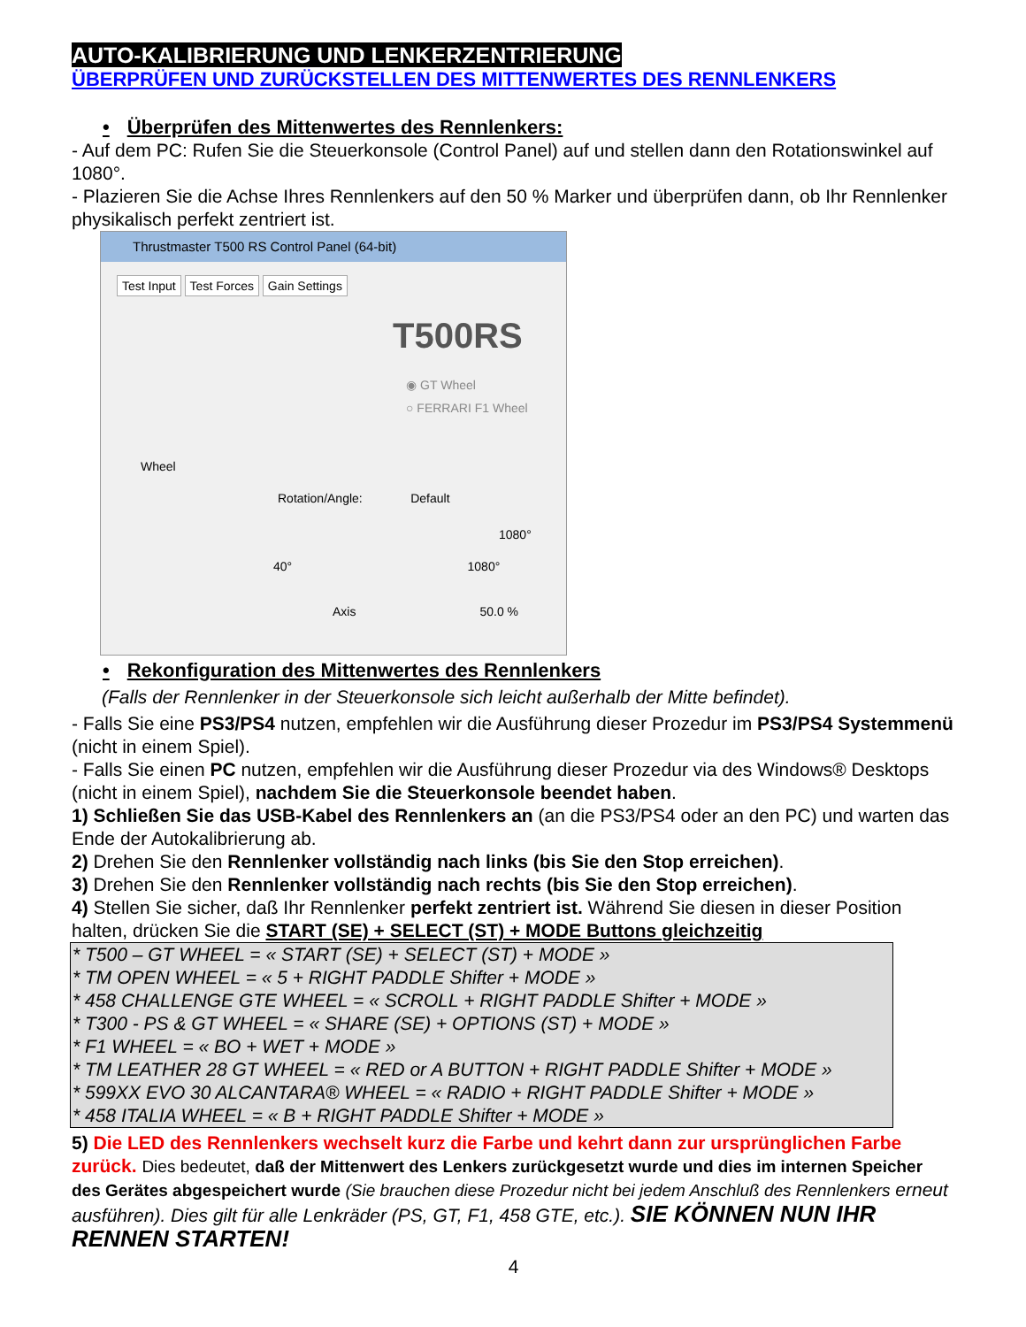AUTO-KALIBRIERUNG UND LENKERZENTRIERUNG
ÜBERPRÜFEN UND ZURÜCKSTELLEN DES MITTENWERTES DES RENNLENKERS
• Überprüfen des Mittenwertes des Rennlenkers:
- Auf dem PC: Rufen Sie die Steuerkonsole (Control Panel) auf und stellen dann den Rotationswinkel auf 1080°.
- Plazieren Sie die Achse Ihres Rennlenkers auf den 50 % Marker und überprüfen dann, ob Ihr Rennlenker physikalisch perfekt zentriert ist.
Thrustmaster T500 RS Control Panel (64-bit)
Test Input Test Forces Gain Settings
T500RS
◉ GT Wheel
○ FERRARI F1 Wheel
Wheel
Rotation/Angle: Default
1080°
40° 1080°
Axis 50.0 %
• Rekonfiguration des Mittenwertes des Rennlenkers
(Falls der Rennlenker in der Steuerkonsole sich leicht außerhalb der Mitte befindet).
- Falls Sie eine PS3/PS4 nutzen, empfehlen wir die Ausführung dieser Prozedur im PS3/PS4 Systemmenü (nicht in einem Spiel).
- Falls Sie einen PC nutzen, empfehlen wir die Ausführung dieser Prozedur via des Windows® Desktops (nicht in einem Spiel), nachdem Sie die Steuerkonsole beendet haben.
1) Schließen Sie das USB-Kabel des Rennlenkers an (an die PS3/PS4 oder an den PC) und warten das Ende der Autokalibrierung ab.
2) Drehen Sie den Rennlenker vollständig nach links (bis Sie den Stop erreichen).
3) Drehen Sie den Rennlenker vollständig nach rechts (bis Sie den Stop erreichen).
4) Stellen Sie sicher, daß Ihr Rennlenker perfekt zentriert ist. Während Sie diesen in dieser Position halten, drücken Sie die START (SE) + SELECT (ST) + MODE Buttons gleichzeitig
* T500 – GT WHEEL = « START (SE) + SELECT (ST) + MODE »
* TM OPEN WHEEL = « 5 + RIGHT PADDLE Shifter + MODE »
* 458 CHALLENGE GTE WHEEL = « SCROLL + RIGHT PADDLE Shifter + MODE »
* T300 - PS & GT WHEEL = « SHARE (SE) + OPTIONS (ST) + MODE »
* F1 WHEEL = « BO + WET + MODE »
* TM LEATHER 28 GT WHEEL = « RED or A BUTTON + RIGHT PADDLE Shifter + MODE »
* 599XX EVO 30 ALCANTARA® WHEEL = « RADIO + RIGHT PADDLE Shifter + MODE »
* 458 ITALIA WHEEL = « B + RIGHT PADDLE Shifter + MODE »
5) Die LED des Rennlenkers wechselt kurz die Farbe und kehrt dann zur ursprünglichen Farbe zurück. Dies bedeutet, daß der Mittenwert des Lenkers zurückgesetzt wurde und dies im internen Speicher des Gerätes abgespeichert wurde (Sie brauchen diese Prozedur nicht bei jedem Anschluß des Rennlenkers erneut ausführen). Dies gilt für alle Lenkräder (PS, GT, F1, 458 GTE, etc.). SIE KÖNNEN NUN IHR RENNEN STARTEN!
4